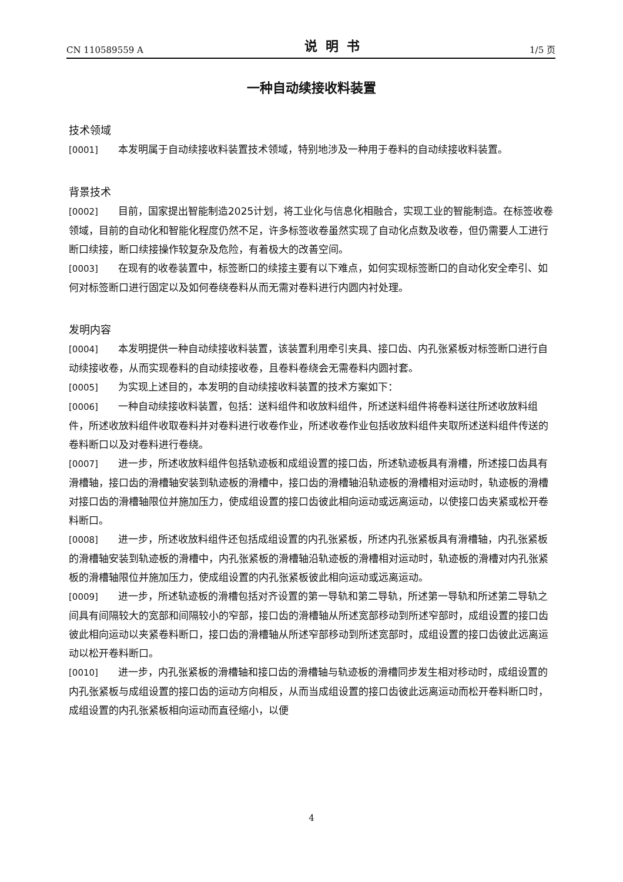CN 110589559 A 说明书 1/5 页
一种自动续接收料装置
技术领域
[0001] 本发明属于自动续接收料装置技术领域，特别地涉及一种用于卷料的自动续接收料装置。
背景技术
[0002] 目前，国家提出智能制造2025计划，将工业化与信息化相融合，实现工业的智能制造。在标签收卷领域，目前的自动化和智能化程度仍然不足，许多标签收卷虽然实现了自动化点数及收卷，但仍需要人工进行断口续接，断口续接操作较复杂及危险，有着极大的改善空间。
[0003] 在现有的收卷装置中，标签断口的续接主要有以下难点，如何实现标签断口的自动化安全牵引、如何对标签断口进行固定以及如何卷绕卷料从而无需对卷料进行内圆内衬处理。
发明内容
[0004] 本发明提供一种自动续接收料装置，该装置利用牵引夹具、接口齿、内孔张紧板对标签断口进行自动续接收卷，从而实现卷料的自动续接收卷，且卷料卷绕会无需卷料内圆衬套。
[0005] 为实现上述目的，本发明的自动续接收料装置的技术方案如下：
[0006] 一种自动续接收料装置，包括：送料组件和收放料组件，所述送料组件将卷料送往所述收放料组件，所述收放料组件收取卷料并对卷料进行收卷作业，所述收卷作业包括收放料组件夹取所述送料组件传送的卷料断口以及对卷料进行卷绕。
[0007] 进一步，所述收放料组件包括轨迹板和成组设置的接口齿，所述轨迹板具有滑槽，所述接口齿具有滑槽轴，接口齿的滑槽轴安装到轨迹板的滑槽中，接口齿的滑槽轴沿轨迹板的滑槽相对运动时，轨迹板的滑槽对接口齿的滑槽轴限位并施加压力，使成组设置的接口齿彼此相向运动或远离运动，以使接口齿夹紧或松开卷料断口。
[0008] 进一步，所述收放料组件还包括成组设置的内孔张紧板，所述内孔张紧板具有滑槽轴，内孔张紧板的滑槽轴安装到轨迹板的滑槽中，内孔张紧板的滑槽轴沿轨迹板的滑槽相对运动时，轨迹板的滑槽对内孔张紧板的滑槽轴限位并施加压力，使成组设置的内孔张紧板彼此相向运动或远离运动。
[0009] 进一步，所述轨迹板的滑槽包括对齐设置的第一导轨和第二导轨，所述第一导轨和所述第二导轨之间具有间隔较大的宽部和间隔较小的窄部，接口齿的滑槽轴从所述宽部移动到所述窄部时，成组设置的接口齿彼此相向运动以夹紧卷料断口，接口齿的滑槽轴从所述窄部移动到所述宽部时，成组设置的接口齿彼此远离运动以松开卷料断口。
[0010] 进一步，内孔张紧板的滑槽轴和接口齿的滑槽轴与轨迹板的滑槽同步发生相对移动时，成组设置的内孔张紧板与成组设置的接口齿的运动方向相反，从而当成组设置的接口齿彼此远离运动而松开卷料断口时，成组设置的内孔张紧板相向运动而直径缩小，以便
4